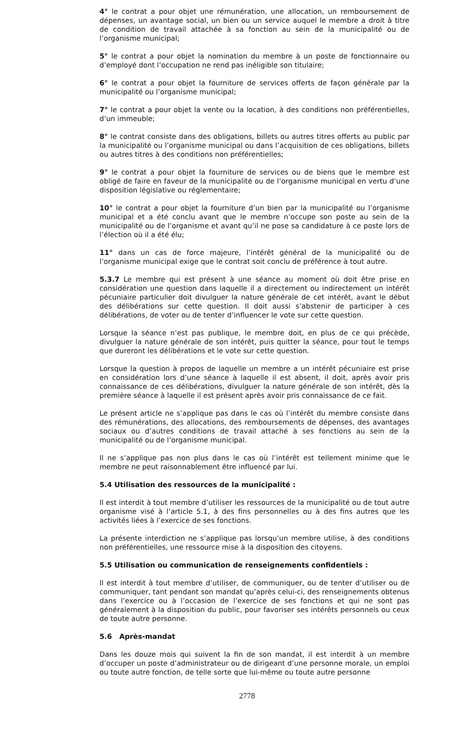4° le contrat a pour objet une rémunération, une allocation, un remboursement de dépenses, un avantage social, un bien ou un service auquel le membre a droit à titre de condition de travail attachée à sa fonction au sein de la municipalité ou de l’organisme municipal;
5° le contrat a pour objet la nomination du membre à un poste de fonctionnaire ou d’employé dont l’occupation ne rend pas inéligible son titulaire;
6° le contrat a pour objet la fourniture de services offerts de façon générale par la municipalité ou l’organisme municipal;
7° le contrat a pour objet la vente ou la location, à des conditions non préférentielles, d’un immeuble;
8° le contrat consiste dans des obligations, billets ou autres titres offerts au public par la municipalité ou l’organisme municipal ou dans l’acquisition de ces obligations, billets ou autres titres à des conditions non préférentielles;
9° le contrat a pour objet la fourniture de services ou de biens que le membre est obligé de faire en faveur de la municipalité ou de l’organisme municipal en vertu d’une disposition législative ou réglementaire;
10° le contrat a pour objet la fourniture d’un bien par la municipalité ou l’organisme municipal et a été conclu avant que le membre n’occupe son poste au sein de la municipalité ou de l’organisme et avant qu’il ne pose sa candidature à ce poste lors de l’élection où il a été élu;
11° dans un cas de force majeure, l’intérêt général de la municipalité ou de l’organisme municipal exige que le contrat soit conclu de préférence à tout autre.
5.3.7 Le membre qui est présent à une séance au moment où doit être prise en considération une question dans laquelle il a directement ou indirectement un intérêt pécuniaire particulier doit divulguer la nature générale de cet intérêt, avant le début des délibérations sur cette question. Il doit aussi s’abstenir de participer à ces délibérations, de voter ou de tenter d’influencer le vote sur cette question.
Lorsque la séance n’est pas publique, le membre doit, en plus de ce qui précède, divulguer la nature générale de son intérêt, puis quitter la séance, pour tout le temps que dureront les délibérations et le vote sur cette question.
Lorsque la question à propos de laquelle un membre a un intérêt pécuniaire est prise en considération lors d’une séance à laquelle il est absent, il doit, après avoir pris connaissance de ces délibérations, divulguer la nature générale de son intérêt, dès la première séance à laquelle il est présent après avoir pris connaissance de ce fait.
Le présent article ne s’applique pas dans le cas où l’intérêt du membre consiste dans des rémunérations, des allocations, des remboursements de dépenses, des avantages sociaux ou d’autres conditions de travail attaché à ses fonctions au sein de la municipalité ou de l’organisme municipal.
Il ne s’applique pas non plus dans le cas où l’intérêt est tellement minime que le membre ne peut raisonnablement être influencé par lui.
5.4 Utilisation des ressources de la municipalité :
Il est interdit à tout membre d’utiliser les ressources de la municipalité ou de tout autre organisme visé à l’article 5.1, à des fins personnelles ou à des fins autres que les activités liées à l’exercice de ses fonctions.
La présente interdiction ne s’applique pas lorsqu’un membre utilise, à des conditions non préférentielles, une ressource mise à la disposition des citoyens.
5.5 Utilisation ou communication de renseignements confidentiels :
Il est interdit à tout membre d’utiliser, de communiquer, ou de tenter d’utiliser ou de communiquer, tant pendant son mandat qu’après celui-ci, des renseignements obtenus dans l’exercice ou à l’occasion de l’exercice de ses fonctions et qui ne sont pas généralement à la disposition du public, pour favoriser ses intérêts personnels ou ceux de toute autre personne.
5.6 Après-mandat
Dans les douze mois qui suivent la fin de son mandat, il est interdit à un membre d’occuper un poste d’administrateur ou de dirigeant d’une personne morale, un emploi ou toute autre fonction, de telle sorte que lui-même ou toute autre personne
2778